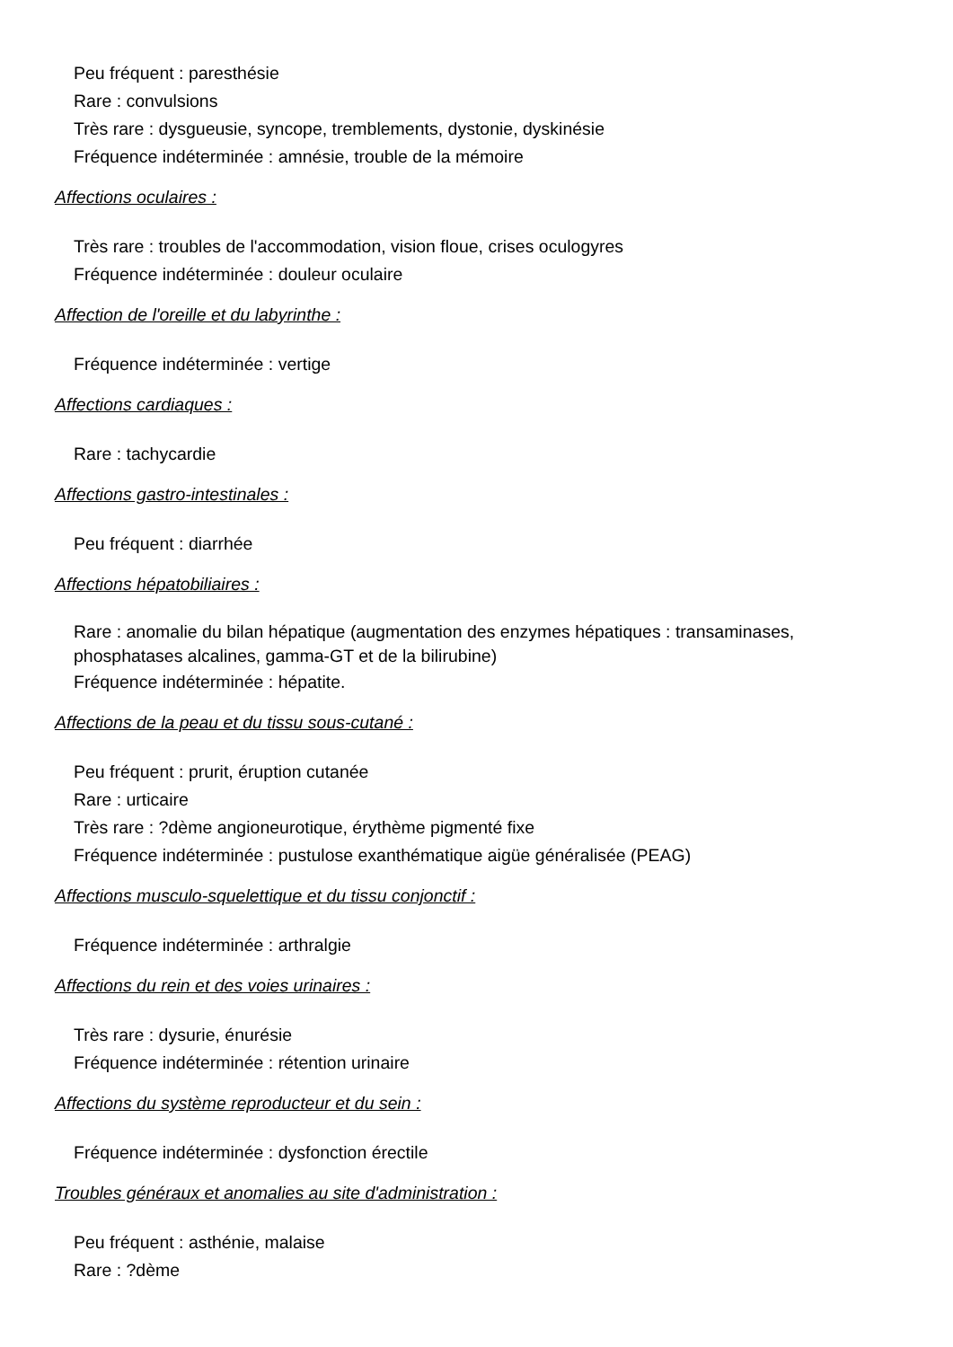Peu fréquent : paresthésie
Rare : convulsions
Très rare : dysgueusie, syncope, tremblements, dystonie, dyskinésie
Fréquence indéterminée : amnésie, trouble de la mémoire
Affections oculaires :
Très rare : troubles de l'accommodation, vision floue, crises oculogyres
Fréquence indéterminée : douleur oculaire
Affection de l'oreille et du labyrinthe :
Fréquence indéterminée : vertige
Affections cardiaques :
Rare : tachycardie
Affections gastro-intestinales :
Peu fréquent : diarrhée
Affections hépatobiliaires :
Rare : anomalie du bilan hépatique (augmentation des enzymes hépatiques : transaminases, phosphatases alcalines, gamma-GT et de la bilirubine)
Fréquence indéterminée : hépatite.
Affections de la peau et du tissu sous-cutané :
Peu fréquent : prurit, éruption cutanée
Rare : urticaire
Très rare : ?dème angioneurotique, érythème pigmenté fixe
Fréquence indéterminée : pustulose exanthématique aigüe généralisée (PEAG)
Affections musculo-squelettique et du tissu conjonctif :
Fréquence indéterminée : arthralgie
Affections du rein et des voies urinaires :
Très rare : dysurie, énurésie
Fréquence indéterminée : rétention urinaire
Affections du système reproducteur et du sein :
Fréquence indéterminée : dysfonction érectile
Troubles généraux et anomalies au site d'administration :
Peu fréquent : asthénie, malaise
Rare : ?dème